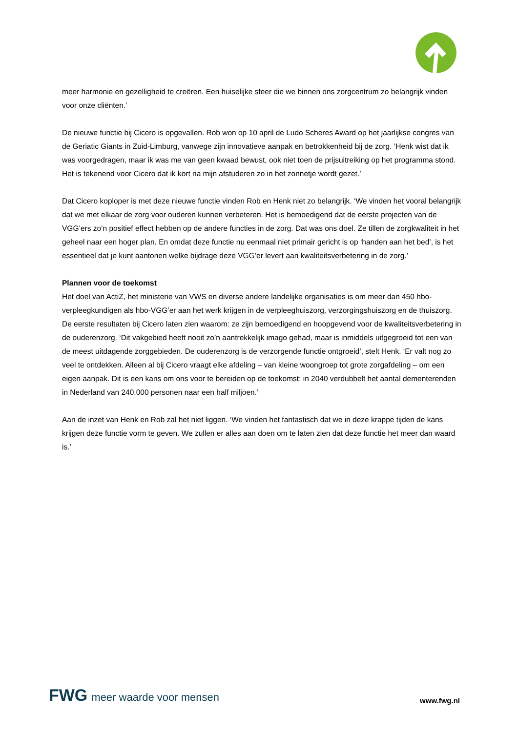meer harmonie en gezelligheid te creëren. Een huiselijke sfeer die we binnen ons zorgcentrum zo belangrijk vinden voor onze cliënten.’
De nieuwe functie bij Cicero is opgevallen. Rob won op 10 april de Ludo Scheres Award op het jaarlijkse congres van de Geriatic Giants in Zuid-Limburg, vanwege zijn innovatieve aanpak en betrokkenheid bij de zorg. ‘Henk wist dat ik was voorgedragen, maar ik was me van geen kwaad bewust, ook niet toen de prijsuitreiking op het programma stond. Het is tekenend voor Cicero dat ik kort na mijn afstuderen zo in het zonnetje wordt gezet.’
Dat Cicero koploper is met deze nieuwe functie vinden Rob en Henk niet zo belangrijk. ‘We vinden het vooral belangrijk dat we met elkaar de zorg voor ouderen kunnen verbeteren. Het is bemoedigend dat de eerste projecten van de VGG’ers zo’n positief effect hebben op de andere functies in de zorg. Dat was ons doel. Ze tillen de zorgkwaliteit in het geheel naar een hoger plan. En omdat deze functie nu eenmaal niet primair gericht is op ‘handen aan het bed’, is het essentieel dat je kunt aantonen welke bijdrage deze VGG’er levert aan kwaliteitsverbetering in de zorg.’
Plannen voor de toekomst
Het doel van ActiZ, het ministerie van VWS en diverse andere landelijke organisaties is om meer dan 450 hbo-verpleegkundigen als hbo-VGG’er aan het werk krijgen in de verpleeghuiszorg, verzorgingshuiszorg en de thuiszorg. De eerste resultaten bij Cicero laten zien waarom: ze zijn bemoedigend en hoopgevend voor de kwaliteitsverbetering in de ouderenzorg. ‘Dit vakgebied heeft nooit zo’n aantrekkelijk imago gehad, maar is inmiddels uitgegroeid tot een van de meest uitdagende zorggebieden. De ouderenzorg is de verzorgende functie ontgroeid’, stelt Henk. ‘Er valt nog zo veel te ontdekken. Alleen al bij Cicero vraagt elke afdeling – van kleine woongroep tot grote zorgafdeling – om een eigen aanpak. Dit is een kans om ons voor te bereiden op de toekomst: in 2040 verdubbelt het aantal dementerenden in Nederland van 240.000 personen naar een half miljoen.’
Aan de inzet van Henk en Rob zal het niet liggen. ‘We vinden het fantastisch dat we in deze krappe tijden de kans krijgen deze functie vorm te geven. We zullen er alles aan doen om te laten zien dat deze functie het meer dan waard is.’
FWG meer waarde voor mensen
www.fwg.nl